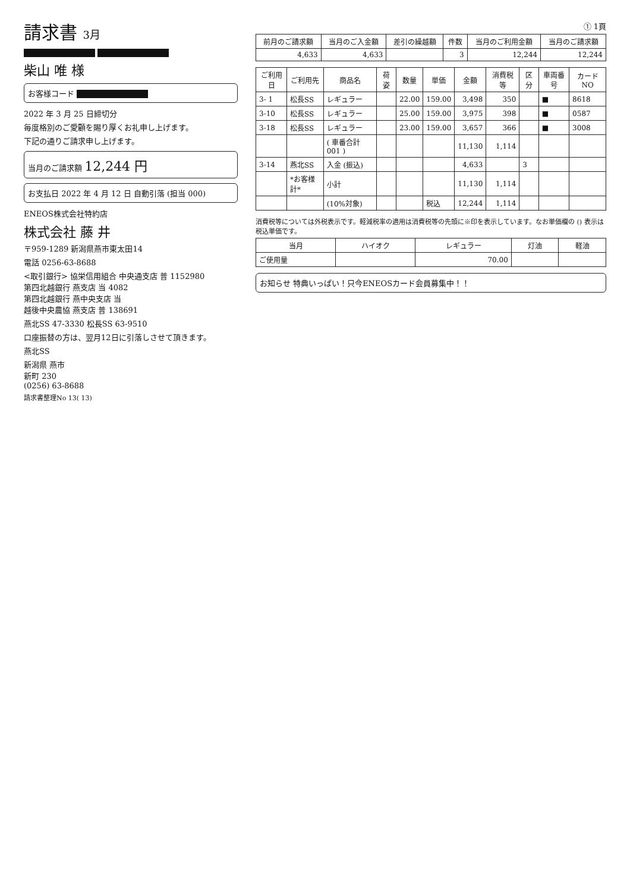請求書 3月
柴山 唯 様
お客様コード
2022 年 3 月 25 日締切分
毎度格別のご愛顧を賜り厚くお礼申し上げます。
下記の通りご請求申し上げます。
当月のご請求額 12,244 円
お支払日 2022 年 4 月 12 日 自動引落 (担当 000)
ENEOS株式会社特約店
株式会社 藤 井
〒959-1289 新潟県燕市東太田14
電話 0256-63-8688
<取引銀行> 協栄信用組合 中央通支店 普 1152980
第四北越銀行 燕支店 当 4082
第四北越銀行 燕中央支店 当
越後中央農協 燕支店 普 138691
燕北SS 47-3330 松長SS 63-9510
口座振替の方は、翌月12日に引落しさせて頂きます。
燕北SS
新潟県 燕市
新町 230
(0256) 63-8688
請求書整理No 13( 13)
① 1頁
| 前月のご請求額 | 当月のご入金額 | 差引の繰越額 | 件数 | 当月のご利用金額 | 当月のご請求額 |
| --- | --- | --- | --- | --- | --- |
| 4,633 | 4,633 | | 3 | 12,244 | 12,244 |
| ご利用日 | ご利用先 | 商品名 | 荷姿 | 数量 | 単価 | 金額 | 消費税等 | 区分 | 車両番号 | カードNO |
| --- | --- | --- | --- | --- | --- | --- | --- | --- | --- | --- |
| 3- 1 | 松長SS | レギュラー | | 22.00 | 159.00 | 3,498 | 350 | | ■ | 8618 |
| 3-10 | 松長SS | レギュラー | | 25.00 | 159.00 | 3,975 | 398 | | ■ | 0587 |
| 3-18 | 松長SS | レギュラー | | 23.00 | 159.00 | 3,657 | 366 | | ■ | 3008 |
| | | ( 車番合計 001 ) | | | | 11,130 | 1,114 | | | |
| 3-14 | 燕北SS | 入金 (振込) | | | | 4,633 | | 3 | | |
| | *お客様計* | 小計 | | | | 11,130 | 1,114 | | | |
| | | (10%対象) | | | 税込 | 12,244 | 1,114 | | | |
消費税等については外税表示です。軽減税率の適用は消費税等の先頭に※印を表示しています。なお単価欄の () 表示は税込単価です。
| 当月 | ハイオク | レギュラー | 灯油 | 軽油 |
| --- | --- | --- | --- | --- |
| ご使用量 | | 70.00 | | |
お知らせ 特典いっぱい！只今ENEOSカード会員募集中！！